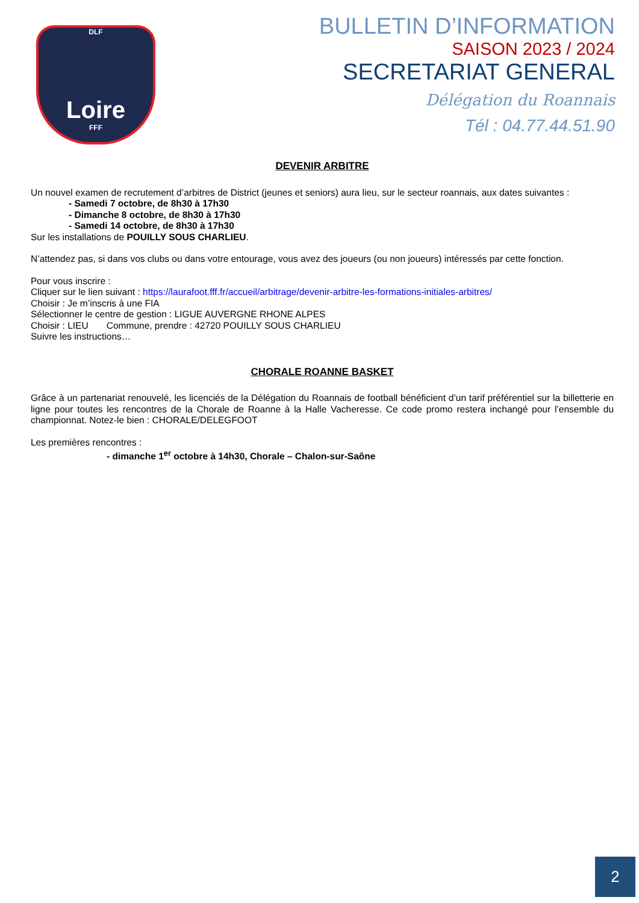DLF
Loire
FFF
BULLETIN D’INFORMATION
SAISON 2023 / 2024
SECRETARIAT GENERAL
Délégation du Roannais
Tél : 04.77.44.51.90
DEVENIR ARBITRE
Un nouvel examen de recrutement d’arbitres de District (jeunes et seniors) aura lieu, sur le secteur roannais, aux dates suivantes :
- Samedi 7 octobre, de 8h30 à 17h30
- Dimanche 8 octobre, de 8h30 à 17h30
- Samedi 14 octobre, de 8h30 à 17h30
Sur les installations de POUILLY SOUS CHARLIEU.
N’attendez pas, si dans vos clubs ou dans votre entourage, vous avez des joueurs (ou non joueurs) intéressés par cette fonction.
Pour vous inscrire :
Cliquer sur le lien suivant : https://laurafoot.fff.fr/accueil/arbitrage/devenir-arbitre-les-formations-initiales-arbitres/
Choisir : Je m’inscris à une FIA
Sélectionner le centre de gestion : LIGUE AUVERGNE RHONE ALPES
Choisir : LIEU Commune, prendre : 42720 POUILLY SOUS CHARLIEU
Suivre les instructions…
CHORALE ROANNE BASKET
Grâce à un partenariat renouvelé, les licenciés de la Délégation du Roannais de football bénéficient d’un tarif préférentiel sur la billetterie en ligne pour toutes les rencontres de la Chorale de Roanne à la Halle Vacheresse. Ce code promo restera inchangé pour l’ensemble du championnat. Notez-le bien : CHORALE/DELEGFOOT
Les premières rencontres :
- dimanche 1<sup>er</sup> octobre à 14h30, Chorale – Chalon-sur-Saône
2